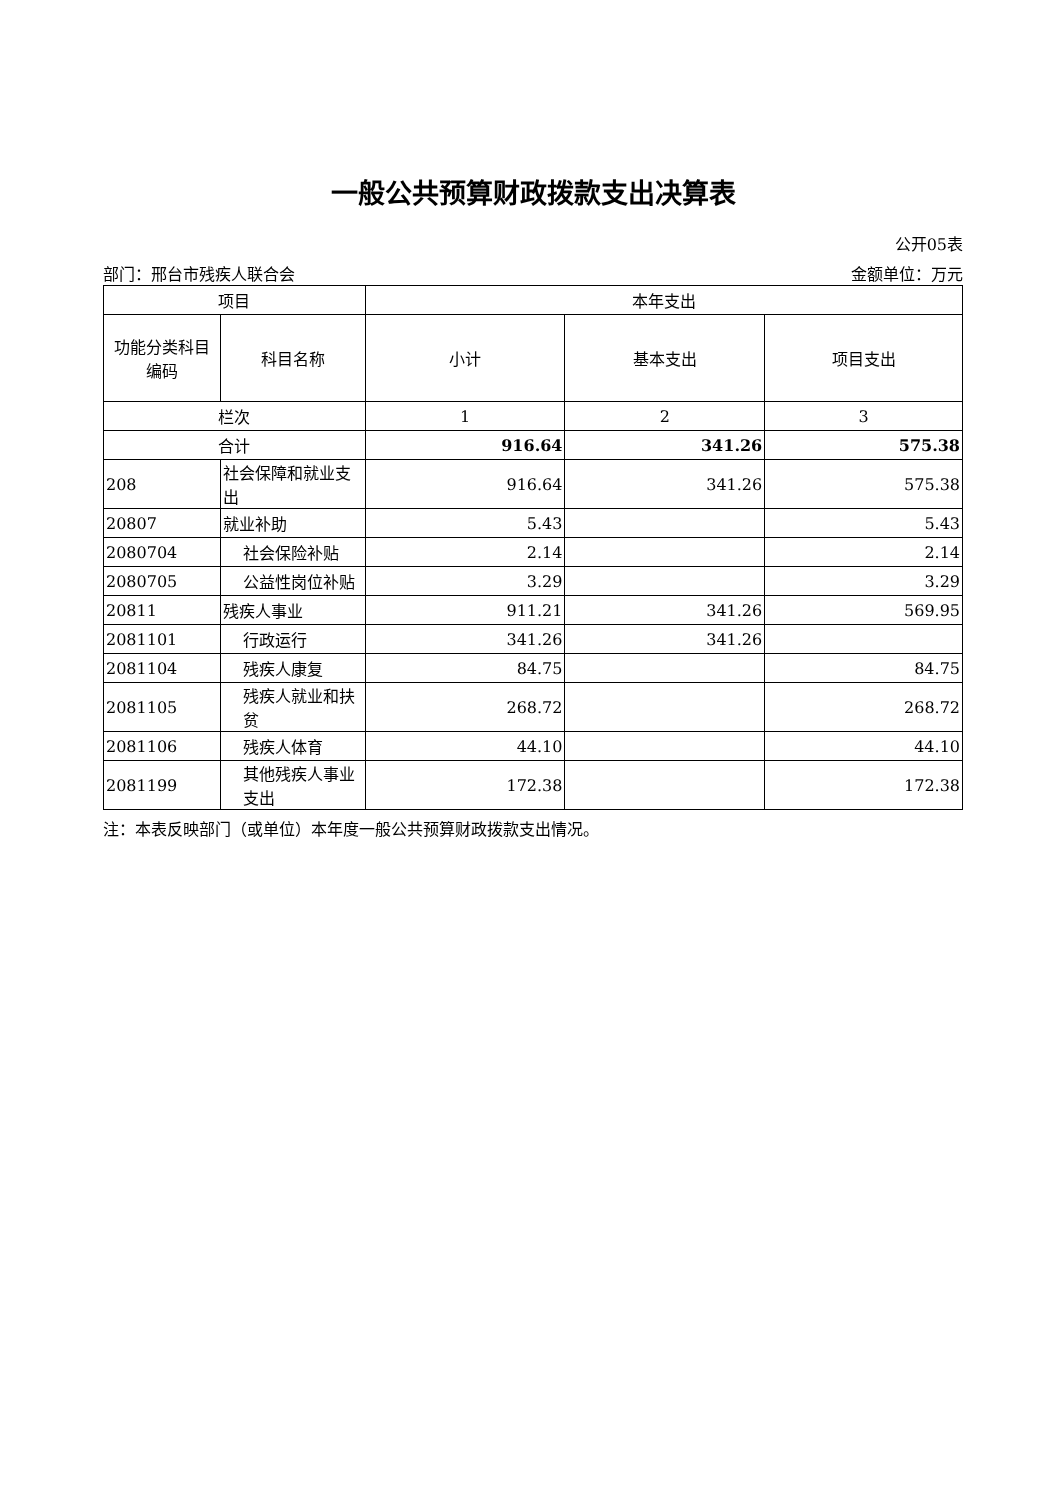一般公共预算财政拨款支出决算表
公开05表
部门：邢台市残疾人联合会 金额单位：万元
| 项目 | | 本年支出 | | |
| --- | --- | --- | --- | --- |
| 功能分类科目编码 | 科目名称 | 小计 | 基本支出 | 项目支出 |
| 栏次 | | 1 | 2 | 3 |
| 合计 | | 916.64 | 341.26 | 575.38 |
| 208 | 社会保障和就业支出 | 916.64 | 341.26 | 575.38 |
| 20807 | 就业补助 | 5.43 | | 5.43 |
| 2080704 | 社会保险补贴 | 2.14 | | 2.14 |
| 2080705 | 公益性岗位补贴 | 3.29 | | 3.29 |
| 20811 | 残疾人事业 | 911.21 | 341.26 | 569.95 |
| 2081101 | 行政运行 | 341.26 | 341.26 | |
| 2081104 | 残疾人康复 | 84.75 | | 84.75 |
| 2081105 | 残疾人就业和扶贫 | 268.72 | | 268.72 |
| 2081106 | 残疾人体育 | 44.10 | | 44.10 |
| 2081199 | 其他残疾人事业支出 | 172.38 | | 172.38 |
注：本表反映部门（或单位）本年度一般公共预算财政拨款支出情况。